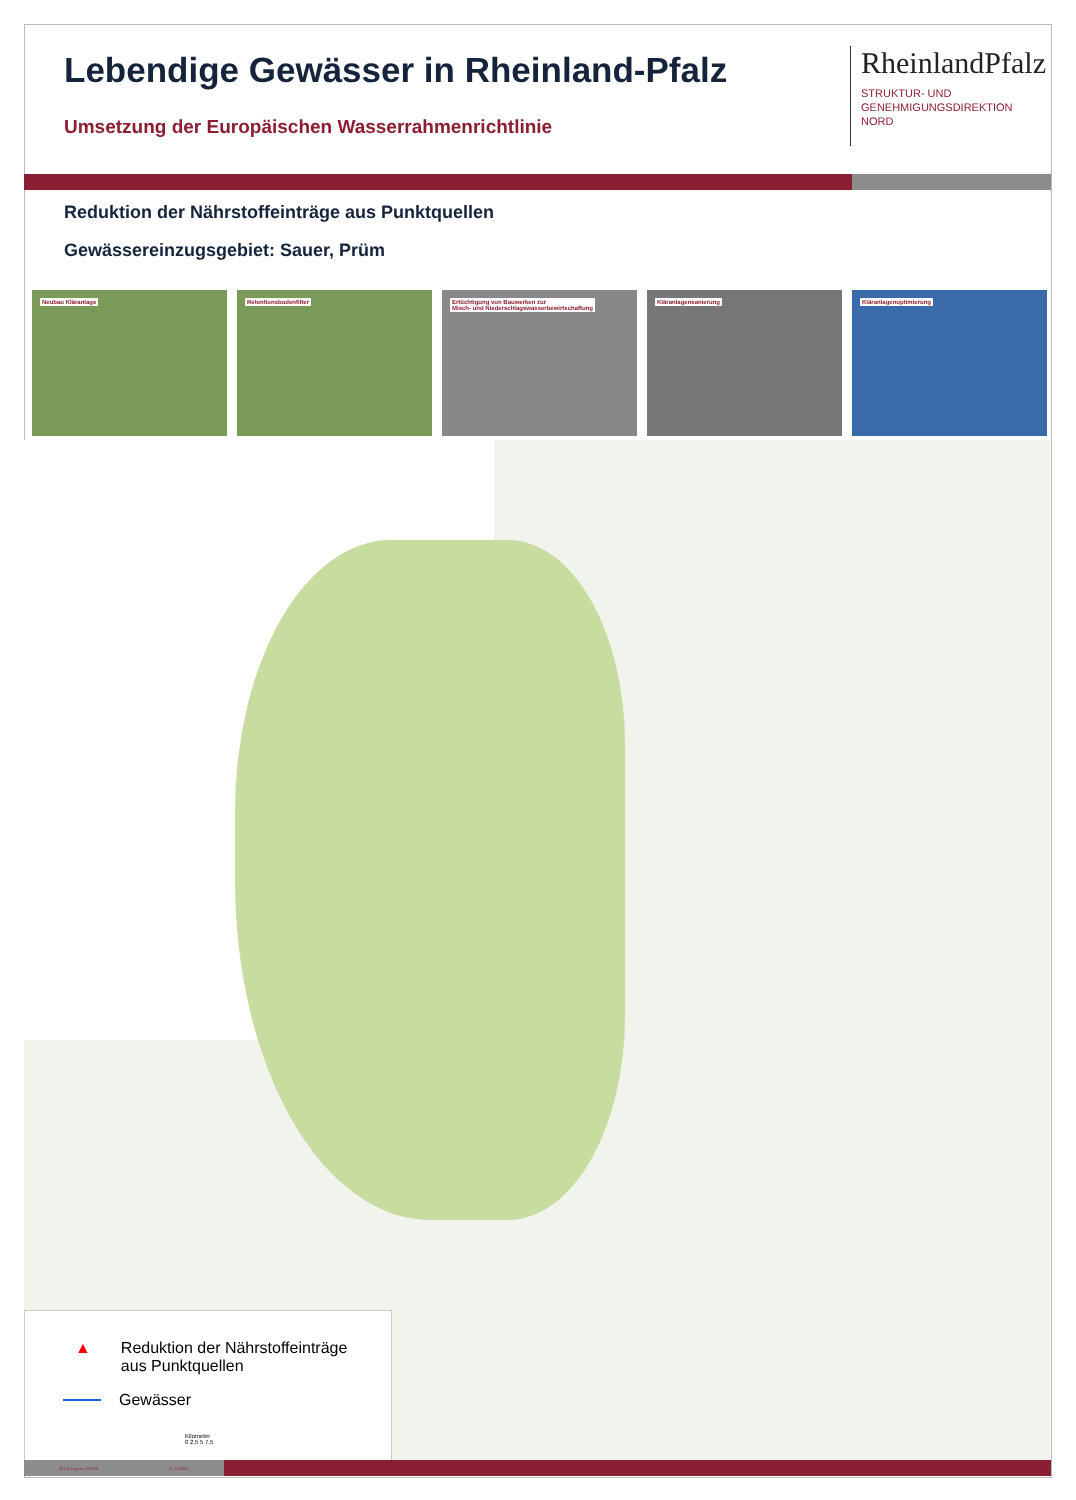Lebendige Gewässer in Rheinland-Pfalz
Umsetzung der Europäischen Wasserrahmenrichtlinie
RheinlandPfalz
STRUKTUR- UND
GENEHMIGUNGSDIREKTION
NORD
Reduktion der Nährstoffeinträge aus Punktquellen
Gewässereinzugsgebiet: Sauer, Prüm
Neubau Kläranlage
Retentionsbodenfilter
Ertüchtigung von Bauwerken zur
Misch- und Niederschlagswasserbewirtschaftung
Kläranlagensanierung
Kläranlagenoptimierung
▲ Reduktion der Nährstoffeinträge
aus Punktquellen
Gewässer
Kilometer
0 2,5 5 7,5
GIS & Layout: UDATA 27.10.2021